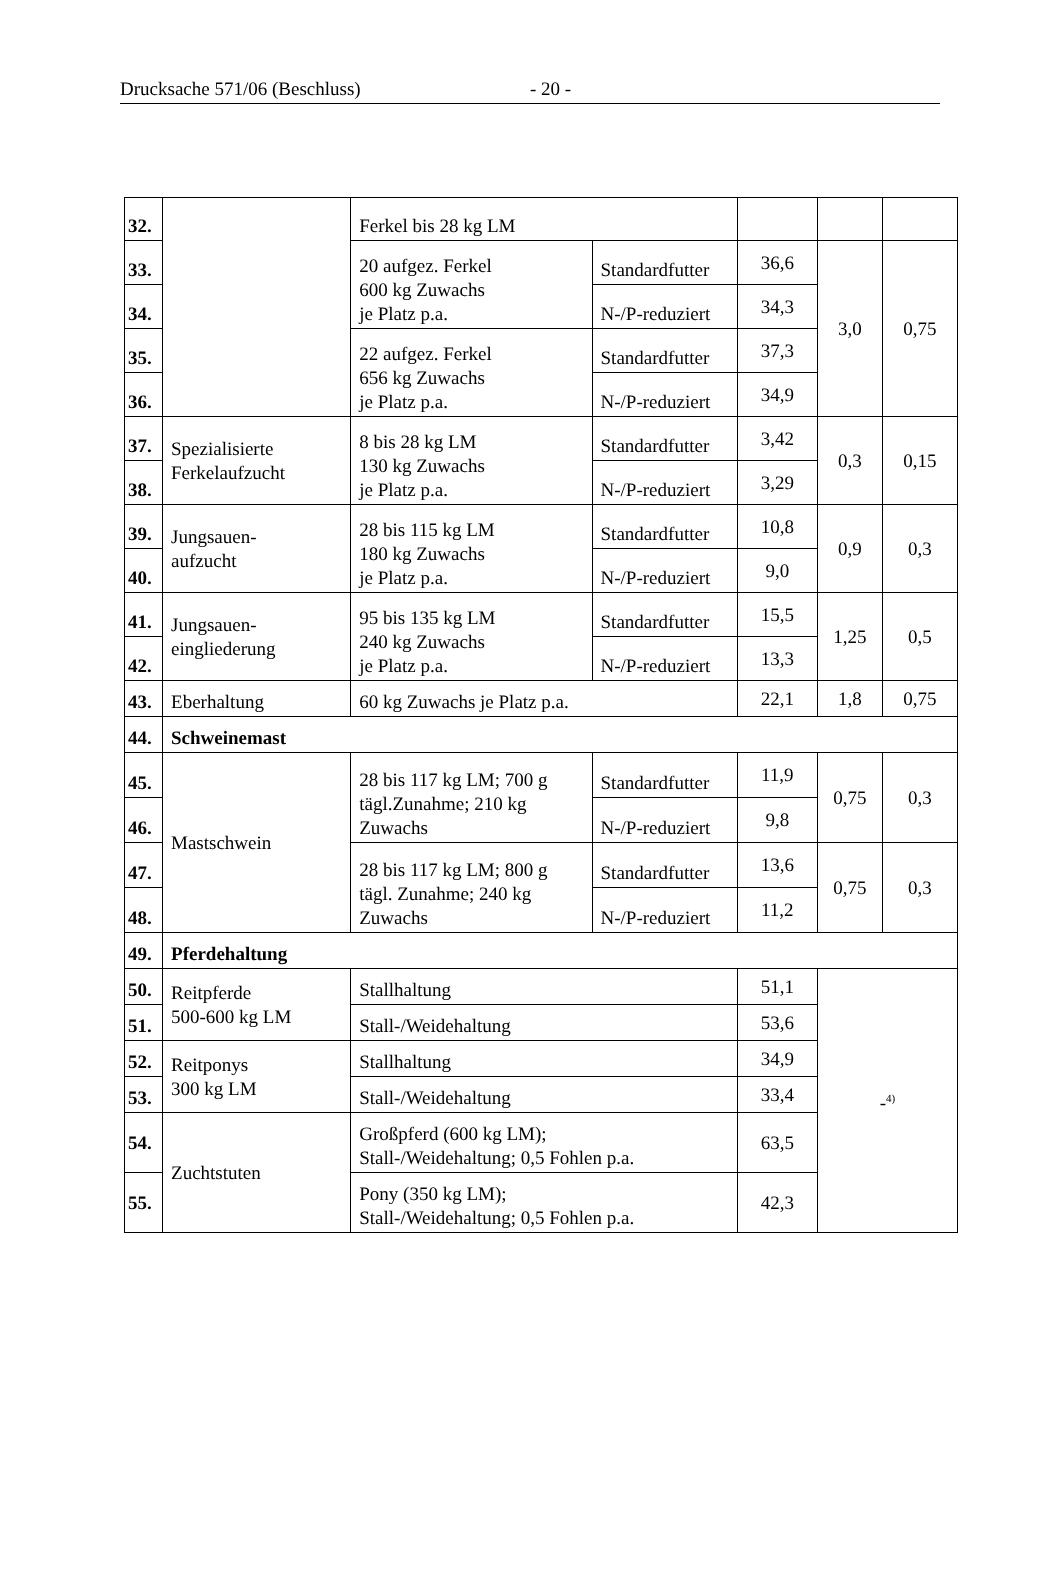Drucksache 571/06 (Beschluss) - 20 -
| 32. | | Ferkel bis 28 kg LM | | | | |
| 33. | | 20 aufgez. Ferkel 600 kg Zuwachs je Platz p.a. | Standardfutter | 36,6 | 3,0 | 0,75 |
| 34. | | | N-/P-reduziert | 34,3 | | |
| 35. | | 22 aufgez. Ferkel 656 kg Zuwachs je Platz p.a. | Standardfutter | 37,3 | | |
| 36. | | | N-/P-reduziert | 34,9 | | |
| 37. | Spezialisierte Ferkelaufzucht | 8 bis 28 kg LM 130 kg Zuwachs je Platz p.a. | Standardfutter | 3,42 | 0,3 | 0,15 |
| 38. | | | N-/P-reduziert | 3,29 | | |
| 39. | Jungsauen- aufzucht | 28 bis 115 kg LM 180 kg Zuwachs je Platz p.a. | Standardfutter | 10,8 | 0,9 | 0,3 |
| 40. | | | N-/P-reduziert | 9,0 | | |
| 41. | Jungsauen- eingliederung | 95 bis 135 kg LM 240 kg Zuwachs je Platz p.a. | Standardfutter | 15,5 | 1,25 | 0,5 |
| 42. | | | N-/P-reduziert | 13,3 | | |
| 43. | Eberhaltung | 60 kg Zuwachs je Platz p.a. | | 22,1 | 1,8 | 0,75 |
| 44. | Schweinemast | | | | | |
| 45. | Mastschwein | 28 bis 117 kg LM; 700 g tägl.Zunahme; 210 kg Zuwachs | Standardfutter | 11,9 | 0,75 | 0,3 |
| 46. | | | N-/P-reduziert | 9,8 | | |
| 47. | | 28 bis 117 kg LM; 800 g tägl. Zunahme; 240 kg Zuwachs | Standardfutter | 13,6 | 0,75 | 0,3 |
| 48. | | | N-/P-reduziert | 11,2 | | |
| 49. | Pferdehaltung | | | | | |
| 50. | Reitpferde 500-600 kg LM | Stallhaltung | | 51,1 | -<sup>4)</sup> | |
| 51. | | Stall-/Weidehaltung | | 53,6 | | |
| 52. | Reitponys 300 kg LM | Stallhaltung | | 34,9 | | |
| 53. | | Stall-/Weidehaltung | | 33,4 | | |
| 54. | Zuchtstuten | Großpferd (600 kg LM); Stall-/Weidehaltung; 0,5 Fohlen p.a. | | 63,5 | | |
| 55. | | Pony (350 kg LM); Stall-/Weidehaltung; 0,5 Fohlen p.a. | | 42,3 | | |